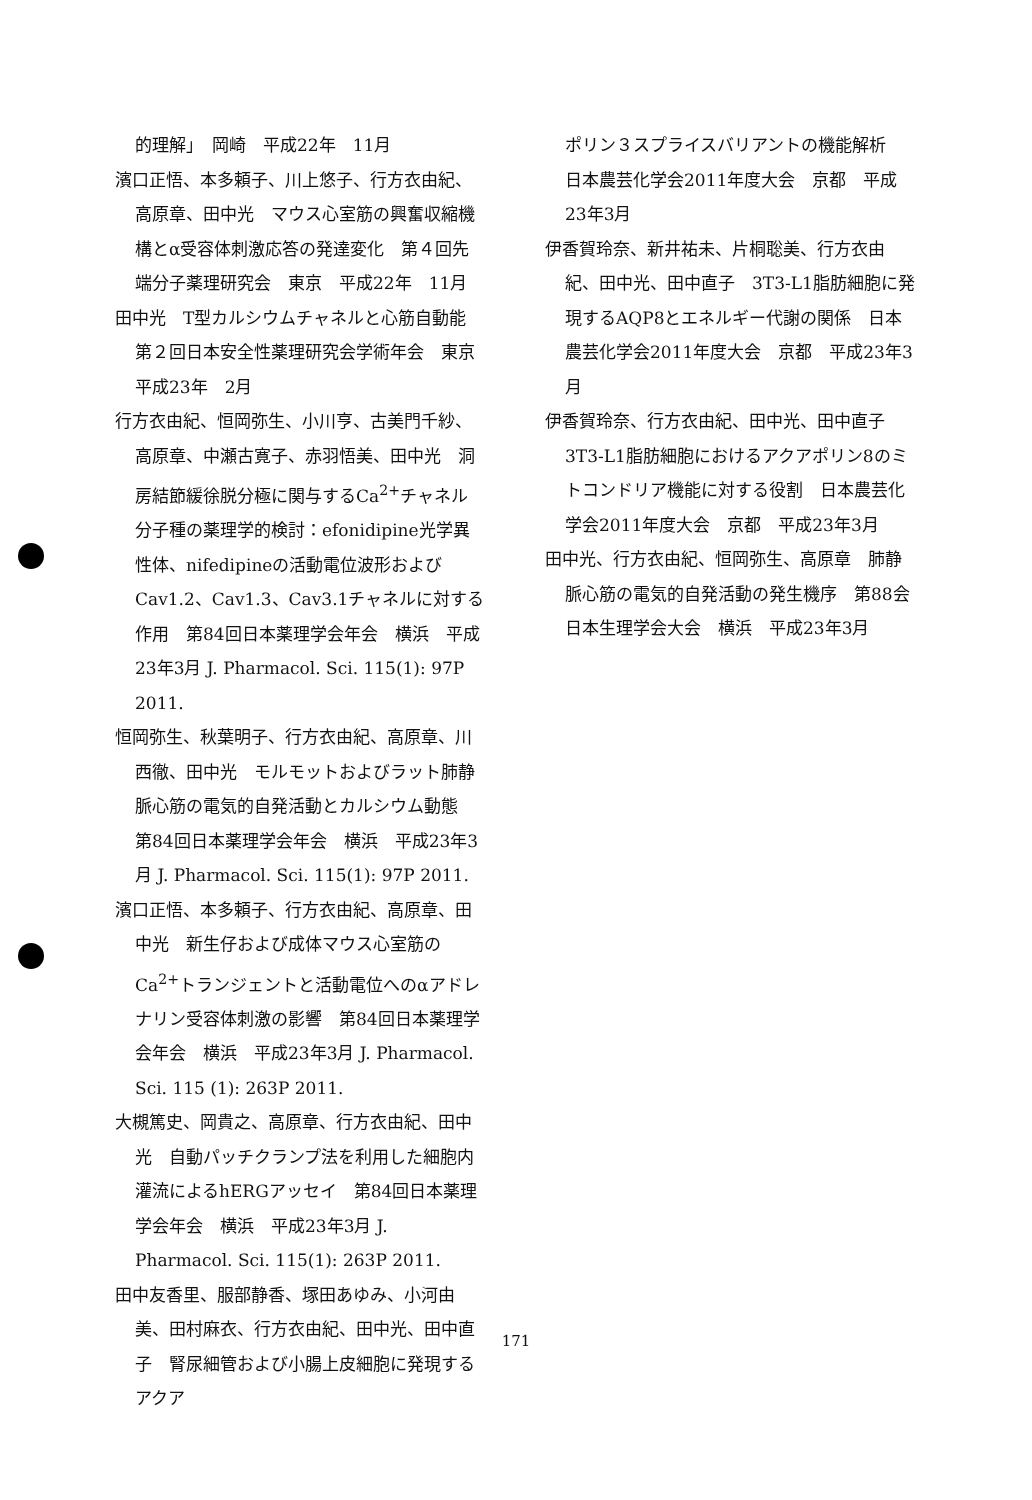的理解」　岡崎　平成22年　11月
濱口正悟、本多頼子、川上悠子、行方衣由紀、高原章、田中光　マウス心室筋の興奮収縮機構とα受容体刺激応答の発達変化　第４回先端分子薬理研究会　東京　平成22年　11月
田中光　T型カルシウムチャネルと心筋自動能　第２回日本安全性薬理研究会学術年会　東京　平成23年　2月
行方衣由紀、恒岡弥生、小川亨、古美門千紗、高原章、中瀬古寛子、赤羽悟美、田中光　洞房結節緩徐脱分極に関与するCa<sup>2+</sup>チャネル分子種の薬理学的検討：efonidipine光学異性体、nifedipineの活動電位波形およびCav1.2、Cav1.3、Cav3.1チャネルに対する作用　第84回日本薬理学会年会　横浜　平成23年3月 J. Pharmacol. Sci. 115(1): 97P 2011.
恒岡弥生、秋葉明子、行方衣由紀、高原章、川西徹、田中光　モルモットおよびラット肺静脈心筋の電気的自発活動とカルシウム動態　第84回日本薬理学会年会　横浜　平成23年3月 J. Pharmacol. Sci. 115(1): 97P 2011.
濱口正悟、本多頼子、行方衣由紀、高原章、田中光　新生仔および成体マウス心室筋のCa<sup>2+</sup>トランジェントと活動電位へのαアドレナリン受容体刺激の影響　第84回日本薬理学会年会　横浜　平成23年3月 J. Pharmacol. Sci. 115 (1): 263P 2011.
大槻篤史、岡貴之、高原章、行方衣由紀、田中光　自動パッチクランプ法を利用した細胞内灌流によるhERGアッセイ　第84回日本薬理学会年会　横浜　平成23年3月 J. Pharmacol. Sci. 115(1): 263P 2011.
田中友香里、服部静香、塚田あゆみ、小河由美、田村麻衣、行方衣由紀、田中光、田中直子　腎尿細管および小腸上皮細胞に発現するアクア
ポリン３スプライスバリアントの機能解析　日本農芸化学会2011年度大会　京都　平成23年3月
伊香賀玲奈、新井祐未、片桐聡美、行方衣由紀、田中光、田中直子　3T3-L1脂肪細胞に発現するAQP8とエネルギー代謝の関係　日本農芸化学会2011年度大会　京都　平成23年3月
伊香賀玲奈、行方衣由紀、田中光、田中直子　3T3-L1脂肪細胞におけるアクアポリン8のミトコンドリア機能に対する役割　日本農芸化学会2011年度大会　京都　平成23年3月
田中光、行方衣由紀、恒岡弥生、高原章　肺静脈心筋の電気的自発活動の発生機序　第88会日本生理学会大会　横浜　平成23年3月
171